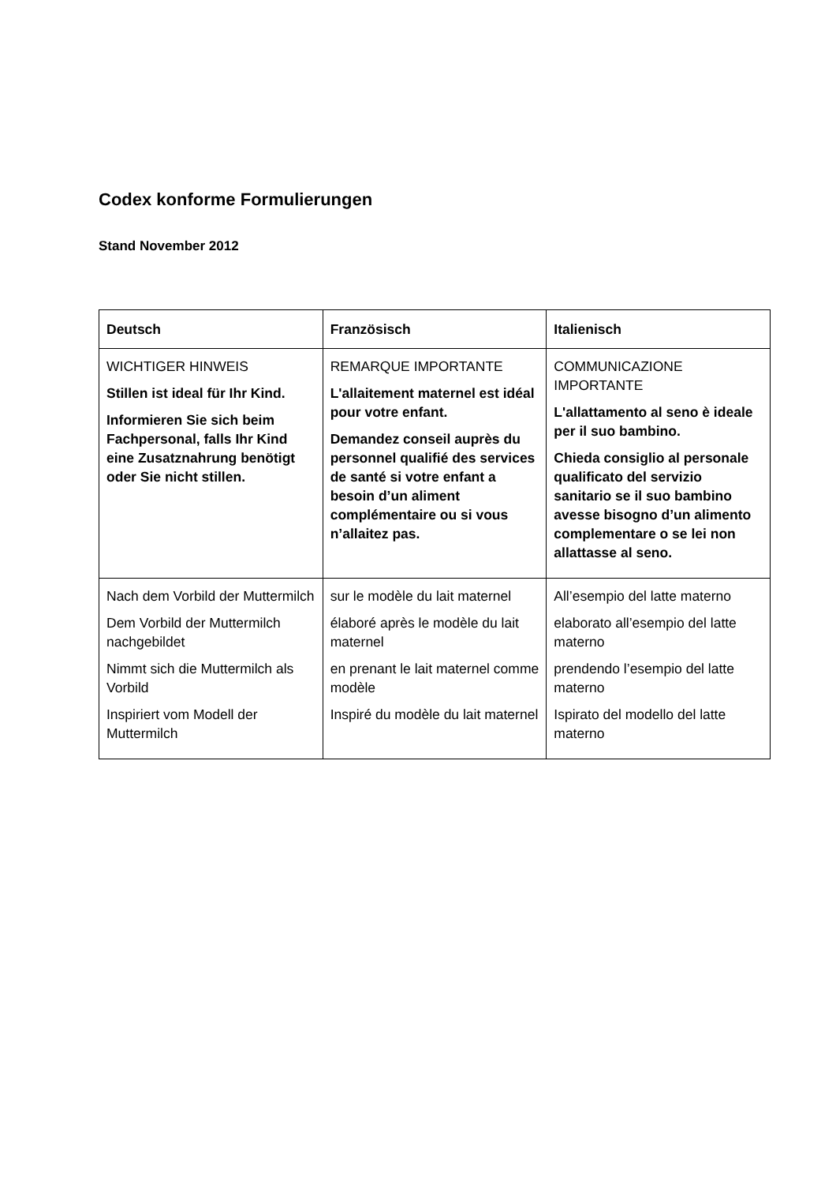Codex konforme Formulierungen
Stand November 2012
| Deutsch | Französisch | Italienisch |
| --- | --- | --- |
| WICHTIGER HINWEIS Stillen ist ideal für Ihr Kind. Informieren Sie sich beim Fachpersonal, falls Ihr Kind eine Zusatznahrung benötigt oder Sie nicht stillen. | REMARQUE IMPORTANTE L'allaitement maternel est idéal pour votre enfant. Demandez conseil auprès du personnel qualifié des services de santé si votre enfant a besoin d’un aliment complémentaire ou si vous n’allaitez pas. | COMMUNICAZIONE IMPORTANTE L'allattamento al seno è ideale per il suo bambino. Chieda consiglio al personale qualificato del servizio sanitario se il suo bambino avesse bisogno d’un alimento complementare o se lei non allattasse al seno. |
| Nach dem Vorbild der Muttermilch Dem Vorbild der Muttermilch nachgebildet Nimmt sich die Muttermilch als Vorbild Inspiriert vom Modell der Muttermilch | sur le modèle du lait maternel élaboré après le modèle du lait maternel en prenant le lait maternel comme modèle Inspiré du modèle du lait maternel | All’esempio del latte materno elaborato all’esempio del latte materno prendendo l’esempio del latte materno Ispirato del modello del latte materno |